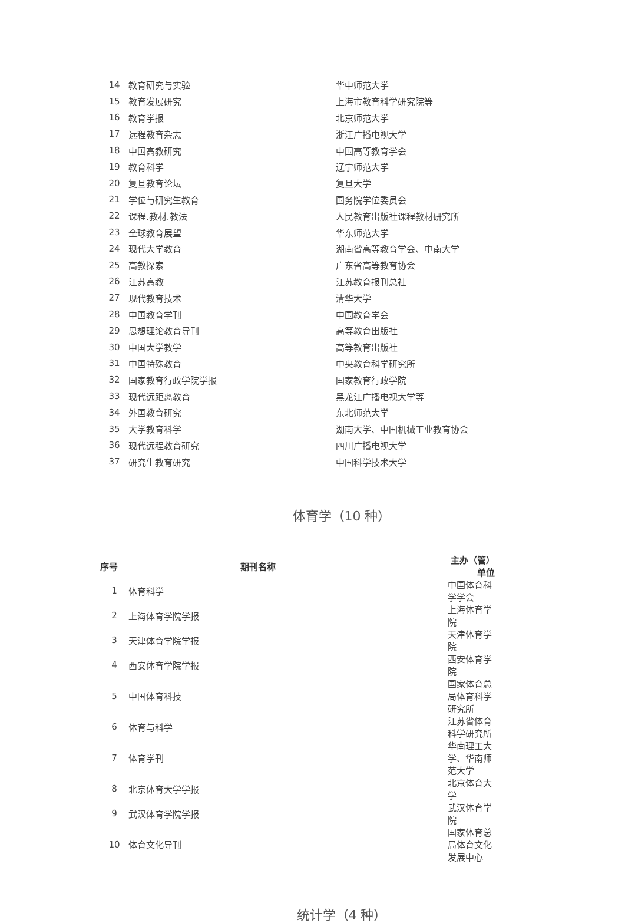| 14 | 教育研究与实验 | 华中师范大学 |
| 15 | 教育发展研究 | 上海市教育科学研究院等 |
| 16 | 教育学报 | 北京师范大学 |
| 17 | 远程教育杂志 | 浙江广播电视大学 |
| 18 | 中国高教研究 | 中国高等教育学会 |
| 19 | 教育科学 | 辽宁师范大学 |
| 20 | 复旦教育论坛 | 复旦大学 |
| 21 | 学位与研究生教育 | 国务院学位委员会 |
| 22 | 课程.教材.教法 | 人民教育出版社课程教材研究所 |
| 23 | 全球教育展望 | 华东师范大学 |
| 24 | 现代大学教育 | 湖南省高等教育学会、中南大学 |
| 25 | 高教探索 | 广东省高等教育协会 |
| 26 | 江苏高教 | 江苏教育报刊总社 |
| 27 | 现代教育技术 | 清华大学 |
| 28 | 中国教育学刊 | 中国教育学会 |
| 29 | 思想理论教育导刊 | 高等教育出版社 |
| 30 | 中国大学教学 | 高等教育出版社 |
| 31 | 中国特殊教育 | 中央教育科学研究所 |
| 32 | 国家教育行政学院学报 | 国家教育行政学院 |
| 33 | 现代远距离教育 | 黑龙江广播电视大学等 |
| 34 | 外国教育研究 | 东北师范大学 |
| 35 | 大学教育科学 | 湖南大学、中国机械工业教育协会 |
| 36 | 现代远程教育研究 | 四川广播电视大学 |
| 37 | 研究生教育研究 | 中国科学技术大学 |
体育学（10 种）
| 序号 | 期刊名称 | 主办（管）单位 |
| --- | --- | --- |
| 1 | 体育科学 | 中国体育科学学会 |
| 2 | 上海体育学院学报 | 上海体育学院 |
| 3 | 天津体育学院学报 | 天津体育学院 |
| 4 | 西安体育学院学报 | 西安体育学院 |
| 5 | 中国体育科技 | 国家体育总局体育科学研究所 |
| 6 | 体育与科学 | 江苏省体育科学研究所 |
| 7 | 体育学刊 | 华南理工大学、华南师范大学 |
| 8 | 北京体育大学学报 | 北京体育大学 |
| 9 | 武汉体育学院学报 | 武汉体育学院 |
| 10 | 体育文化导刊 | 国家体育总局体育文化发展中心 |
统计学（4 种）